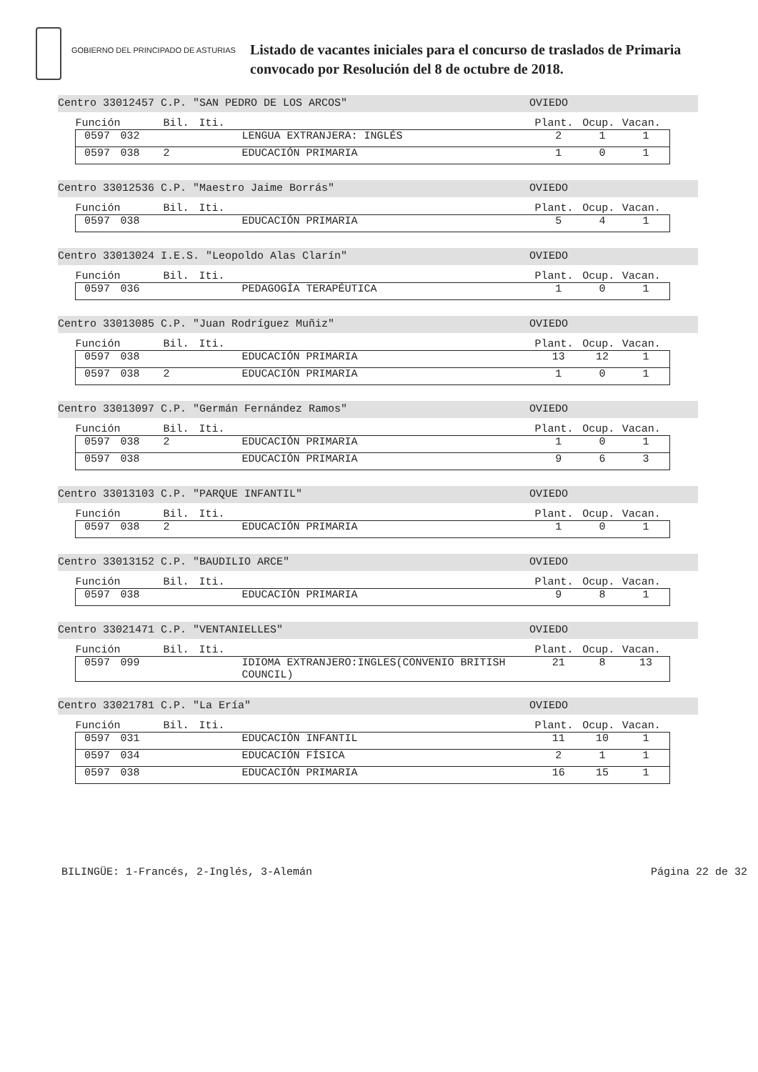GOBIERNO DEL PRINCIPADO DE ASTURIAS
Listado de vacantes iniciales para el concurso de traslados de Primaria
convocado por Resolución del 8 de octubre de 2018.
Centro 33012457 C.P. "SAN PEDRO DE LOS ARCOS" OVIEDO
| Función | | Bil. | Iti. | | Plant. | Ocup. | Vacan. |
| --- | --- | --- | --- | --- | --- | --- | --- |
| 0597 | 032 | | | LENGUA EXTRANJERA: INGLÉS | 2 | 1 | 1 |
| 0597 | 038 | 2 | | EDUCACIÓN PRIMARIA | 1 | 0 | 1 |
Centro 33012536 C.P. "Maestro Jaime Borrás" OVIEDO
| Función | | Bil. | Iti. | | Plant. | Ocup. | Vacan. |
| --- | --- | --- | --- | --- | --- | --- | --- |
| 0597 | 038 | | | EDUCACIÓN PRIMARIA | 5 | 4 | 1 |
Centro 33013024 I.E.S. "Leopoldo Alas Clarín" OVIEDO
| Función | | Bil. | Iti. | | Plant. | Ocup. | Vacan. |
| --- | --- | --- | --- | --- | --- | --- | --- |
| 0597 | 036 | | | PEDAGOGÍA TERAPÉUTICA | 1 | 0 | 1 |
Centro 33013085 C.P. "Juan Rodríguez Muñiz" OVIEDO
| Función | | Bil. | Iti. | | Plant. | Ocup. | Vacan. |
| --- | --- | --- | --- | --- | --- | --- | --- |
| 0597 | 038 | | | EDUCACIÓN PRIMARIA | 13 | 12 | 1 |
| 0597 | 038 | 2 | | EDUCACIÓN PRIMARIA | 1 | 0 | 1 |
Centro 33013097 C.P. "Germán Fernández Ramos" OVIEDO
| Función | | Bil. | Iti. | | Plant. | Ocup. | Vacan. |
| --- | --- | --- | --- | --- | --- | --- | --- |
| 0597 | 038 | 2 | | EDUCACIÓN PRIMARIA | 1 | 0 | 1 |
| 0597 | 038 | | | EDUCACIÓN PRIMARIA | 9 | 6 | 3 |
Centro 33013103 C.P. "PARQUE INFANTIL" OVIEDO
| Función | | Bil. | Iti. | | Plant. | Ocup. | Vacan. |
| --- | --- | --- | --- | --- | --- | --- | --- |
| 0597 | 038 | 2 | | EDUCACIÓN PRIMARIA | 1 | 0 | 1 |
Centro 33013152 C.P. "BAUDILIO ARCE" OVIEDO
| Función | | Bil. | Iti. | | Plant. | Ocup. | Vacan. |
| --- | --- | --- | --- | --- | --- | --- | --- |
| 0597 | 038 | | | EDUCACIÓN PRIMARIA | 9 | 8 | 1 |
Centro 33021471 C.P. "VENTANIELLES" OVIEDO
| Función | | Bil. | Iti. | | Plant. | Ocup. | Vacan. |
| --- | --- | --- | --- | --- | --- | --- | --- |
| 0597 | 099 | | | IDIOMA EXTRANJERO:INGLES(CONVENIO BRITISH COUNCIL) | 21 | 8 | 13 |
Centro 33021781 C.P. "La Ería" OVIEDO
| Función | | Bil. | Iti. | | Plant. | Ocup. | Vacan. |
| --- | --- | --- | --- | --- | --- | --- | --- |
| 0597 | 031 | | | EDUCACIÓN INFANTIL | 11 | 10 | 1 |
| 0597 | 034 | | | EDUCACIÓN FÍSICA | 2 | 1 | 1 |
| 0597 | 038 | | | EDUCACIÓN PRIMARIA | 16 | 15 | 1 |
BILINGÜE: 1-Francés, 2-Inglés, 3-Alemán Página 22 de 32